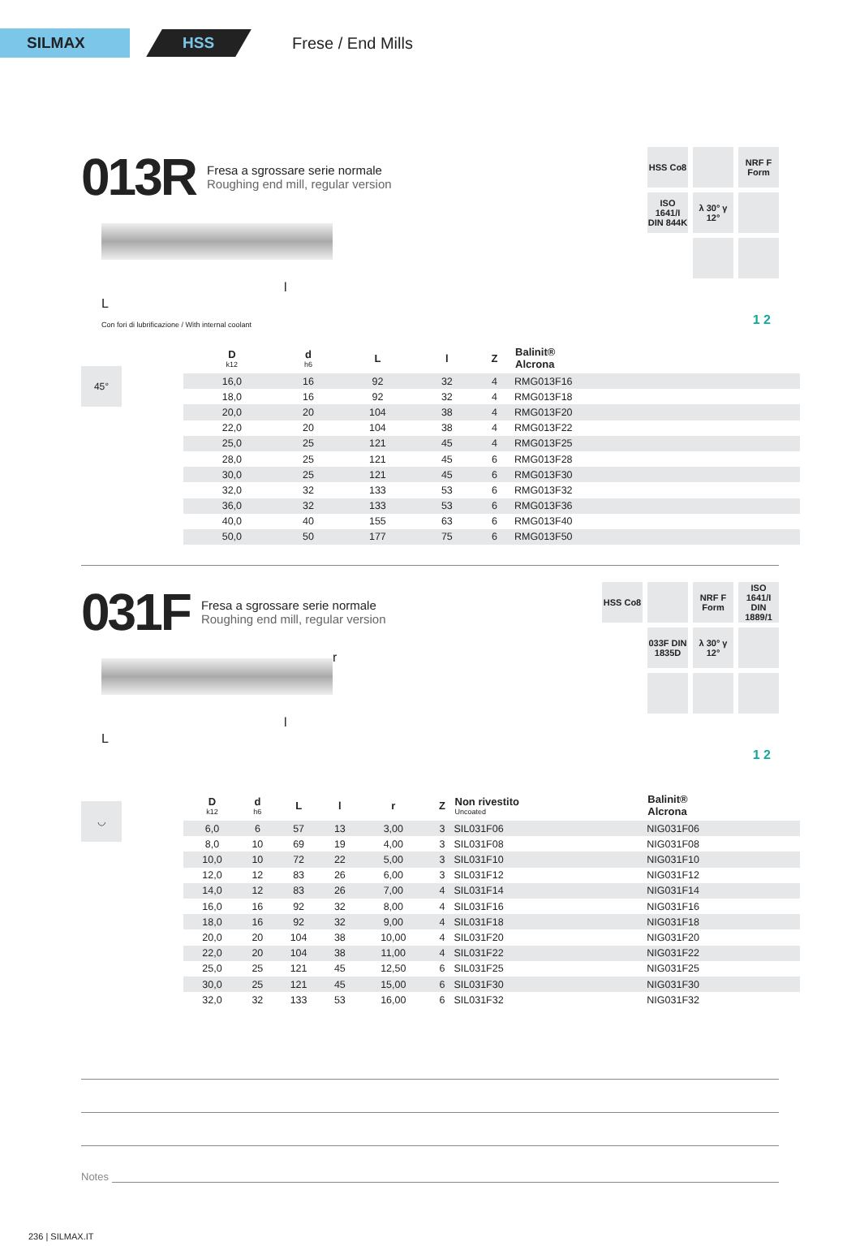SILMAX
HSS
Frese / End Mills
013R
Fresa a sgrossare serie normale
Roughing end mill, regular version
HSS Co8
NRF F Form
ISO 1641/I DIN 844K
λ 30° γ 12°
L
l
Con fori di lubrificazione / With internal coolant
1 2
45°
| D k12 | d h6 | L | l | Z | Balinit® Alcrona |
| --- | --- | --- | --- | --- | --- |
| 16,0 | 16 | 92 | 32 | 4 | RMG013F16 |
| 18,0 | 16 | 92 | 32 | 4 | RMG013F18 |
| 20,0 | 20 | 104 | 38 | 4 | RMG013F20 |
| 22,0 | 20 | 104 | 38 | 4 | RMG013F22 |
| 25,0 | 25 | 121 | 45 | 4 | RMG013F25 |
| 28,0 | 25 | 121 | 45 | 6 | RMG013F28 |
| 30,0 | 25 | 121 | 45 | 6 | RMG013F30 |
| 32,0 | 32 | 133 | 53 | 6 | RMG013F32 |
| 36,0 | 32 | 133 | 53 | 6 | RMG013F36 |
| 40,0 | 40 | 155 | 63 | 6 | RMG013F40 |
| 50,0 | 50 | 177 | 75 | 6 | RMG013F50 |
031F
Fresa a sgrossare serie normale
Roughing end mill, regular version
HSS Co8
NRF F Form
ISO 1641/I DIN 1889/1
033F DIN 1835D
λ 30° γ 12°
r
L
l
1 2
◡
| D k12 | d h6 | L | l | r | Z | Non rivestito Uncoated | Balinit® Alcrona |
| --- | --- | --- | --- | --- | --- | --- | --- |
| 6,0 | 6 | 57 | 13 | 3,00 | 3 | SIL031F06 | NIG031F06 |
| 8,0 | 10 | 69 | 19 | 4,00 | 3 | SIL031F08 | NIG031F08 |
| 10,0 | 10 | 72 | 22 | 5,00 | 3 | SIL031F10 | NIG031F10 |
| 12,0 | 12 | 83 | 26 | 6,00 | 3 | SIL031F12 | NIG031F12 |
| 14,0 | 12 | 83 | 26 | 7,00 | 4 | SIL031F14 | NIG031F14 |
| 16,0 | 16 | 92 | 32 | 8,00 | 4 | SIL031F16 | NIG031F16 |
| 18,0 | 16 | 92 | 32 | 9,00 | 4 | SIL031F18 | NIG031F18 |
| 20,0 | 20 | 104 | 38 | 10,00 | 4 | SIL031F20 | NIG031F20 |
| 22,0 | 20 | 104 | 38 | 11,00 | 4 | SIL031F22 | NIG031F22 |
| 25,0 | 25 | 121 | 45 | 12,50 | 6 | SIL031F25 | NIG031F25 |
| 30,0 | 25 | 121 | 45 | 15,00 | 6 | SIL031F30 | NIG031F30 |
| 32,0 | 32 | 133 | 53 | 16,00 | 6 | SIL031F32 | NIG031F32 |
Notes
236 | SILMAX.IT